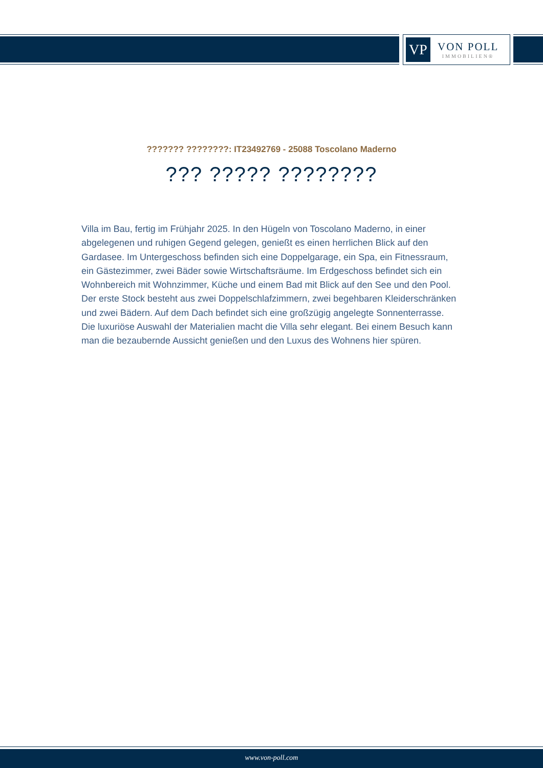VP
VON POLL
IMMOBILIEN®
??????? ????????: IT23492769 - 25088 Toscolano Maderno
??? ????? ????????
Villa im Bau, fertig im Frühjahr 2025. In den Hügeln von Toscolano Maderno, in einer abgelegenen und ruhigen Gegend gelegen, genießt es einen herrlichen Blick auf den Gardasee. Im Untergeschoss befinden sich eine Doppelgarage, ein Spa, ein Fitnessraum, ein Gästezimmer, zwei Bäder sowie Wirtschaftsräume. Im Erdgeschoss befindet sich ein Wohnbereich mit Wohnzimmer, Küche und einem Bad mit Blick auf den See und den Pool. Der erste Stock besteht aus zwei Doppelschlafzimmern, zwei begehbaren Kleiderschränken und zwei Bädern. Auf dem Dach befindet sich eine großzügig angelegte Sonnenterrasse. Die luxuriöse Auswahl der Materialien macht die Villa sehr elegant. Bei einem Besuch kann man die bezaubernde Aussicht genießen und den Luxus des Wohnens hier spüren.
www.von-poll.com